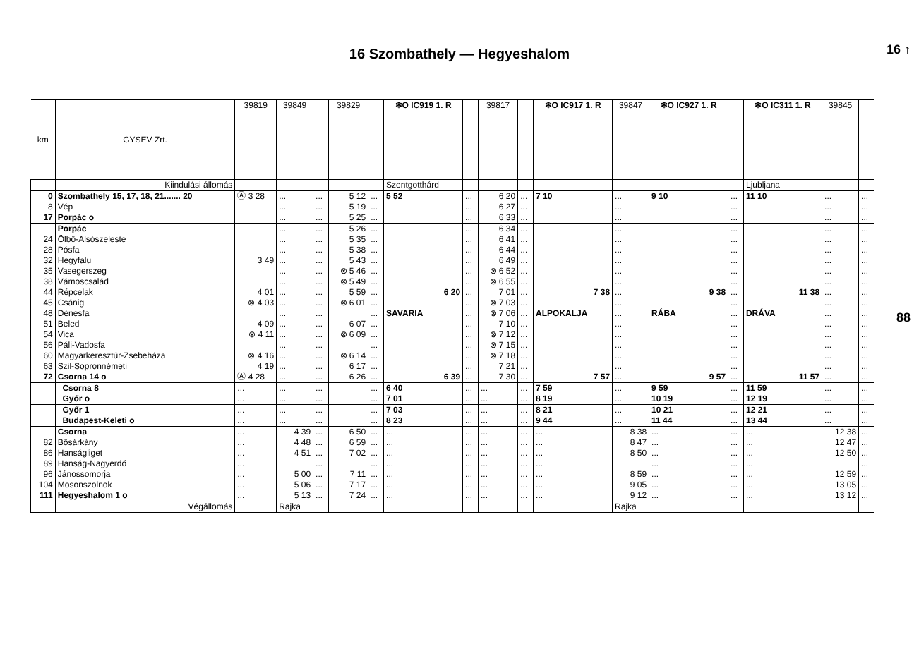16 ↑
88
16 Szombathely — Hegyeshalom
| km | GYSEV Zrt. | 39819 | 39849 | | 39829 | | ❄O IC919 1. R | | 39817 | | ❄O IC917 1. R | 39847 | ❄O IC927 1. R | | ❄O IC311 1. R | 39845 | |
| | Kiindulási állomás | | | | | | Szentgotthárd | | | | | | | | Ljubljana | | |
| 0 | Szombathely 15, 17, 18, 21....... 20 | Ⓐ 3 28 | ... | ... | 5 12 | ... | 5 52 | ... | 6 20 | ... | 7 10 | ... | 9 10 | ... | 11 10 | ... | ... |
| 8 | Vép | | ... | ... | 5 19 | ... | | ... | 6 27 | ... | | ... | | ... | | ... | ... |
| 17 | Porpác o | | ... | ... | 5 25 | ... | | ... | 6 33 | ... | | ... | | ... | | ... | ... |
| | Porpác | | ... | ... | 5 26 | ... | | ... | 6 34 | ... | | ... | | ... | | ... | ... |
| 24 | Ölbő-Alsószeleste | | ... | ... | 5 35 | ... | | ... | 6 41 | ... | | ... | | ... | | ... | ... |
| 28 | Pósfa | | ... | ... | 5 38 | ... | | ... | 6 44 | ... | | ... | | ... | | ... | ... |
| 32 | Hegyfalu | 3 49 | ... | ... | 5 43 | ... | | ... | 6 49 | ... | | ... | | ... | | ... | ... |
| 35 | Vasegerszeg | | ... | ... | ⊗ 5 46 | ... | | ... | ⊗ 6 52 | ... | | ... | | ... | | ... | ... |
| 38 | Vámoscsalád | | ... | ... | ⊗ 5 49 | ... | | ... | ⊗ 6 55 | ... | | ... | | ... | | ... | ... |
| 44 | Répcelak | 4 01 | ... | ... | 5 59 | ... | 6 20 | ... | 7 01 | ... | 7 38 | ... | 9 38 | ... | 11 38 | ... | ... |
| 45 | Csánig | ⊗ 4 03 | ... | ... | ⊗ 6 01 | ... | | ... | ⊗ 7 03 | ... | | ... | | ... | | ... | ... |
| 48 | Dénesfa | | ... | ... | | ... | SAVARIA | ... | ⊗ 7 06 | ... | ALPOKALJA | ... | RÁBA | ... | DRÁVA | ... | ... |
| 51 | Beled | 4 09 | ... | ... | 6 07 | ... | | ... | 7 10 | ... | | ... | | ... | | ... | ... |
| 54 | Vica | ⊗ 4 11 | ... | ... | ⊗ 6 09 | ... | | ... | ⊗ 7 12 | ... | | ... | | ... | | ... | ... |
| 56 | Páli-Vadosfa | | ... | ... | | ... | | ... | ⊗ 7 15 | ... | | ... | | ... | | ... | ... |
| 60 | Magyarkeresztúr-Zsebeháza | ⊗ 4 16 | ... | ... | ⊗ 6 14 | ... | | ... | ⊗ 7 18 | ... | | ... | | ... | | ... | ... |
| 63 | Szil-Sopronnémeti | 4 19 | ... | ... | 6 17 | ... | | ... | 7 21 | ... | | ... | | ... | | ... | ... |
| 72 | Csorna 14 o | Ⓐ 4 28 | ... | ... | 6 26 | ... | 6 39 | ... | 7 30 | ... | 7 57 | ... | 9 57 | ... | 11 57 | ... | ... |
| | Csorna 8 | ... | ... | ... | | ... | 6 40 | ... | ... | ... | 7 59 | ... | 9 59 | ... | 11 59 | ... | ... |
| | Győr o | ... | ... | ... | | ... | 7 01 | ... | ... | ... | 8 19 | ... | 10 19 | ... | 12 19 | ... | ... |
| | Győr 1 | ... | ... | ... | | ... | 7 03 | ... | ... | ... | 8 21 | ... | 10 21 | ... | 12 21 | ... | ... |
| | Budapest-Keleti o | ... | ... | ... | | ... | 8 23 | ... | ... | ... | 9 44 | ... | 11 44 | ... | 13 44 | ... | ... |
| | Csorna | ... | 4 39 | ... | 6 50 | ... | ... | ... | ... | ... | ... | 8 38 | ... | ... | ... | 12 38 | ... |
| 82 | Bősárkány | ... | 4 48 | ... | 6 59 | ... | ... | ... | ... | ... | ... | 8 47 | ... | ... | ... | 12 47 | ... |
| 86 | Hanságliget | ... | 4 51 | ... | 7 02 | ... | ... | ... | ... | ... | ... | 8 50 | ... | ... | ... | 12 50 | ... |
| 89 | Hanság-Nagyerdő | ... | | ... | | ... | ... | ... | ... | ... | ... | | ... | ... | ... | | ... |
| 96 | Jánossomorja | ... | 5 00 | ... | 7 11 | ... | ... | ... | ... | ... | ... | 8 59 | ... | ... | ... | 12 59 | ... |
| 104 | Mosonszolnok | ... | 5 06 | ... | 7 17 | ... | ... | ... | ... | ... | ... | 9 05 | ... | ... | ... | 13 05 | ... |
| 111 | Hegyeshalom 1 o | ... | 5 13 | ... | 7 24 | ... | ... | ... | ... | ... | ... | 9 12 | ... | ... | ... | 13 12 | ... |
| | Végállomás | | Rajka | | | | | | | | | Rajka | | | | | |